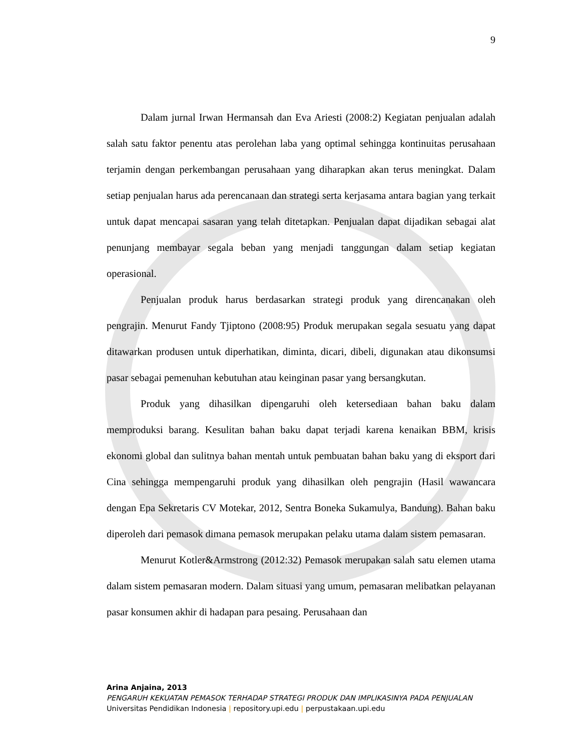9
Dalam jurnal Irwan Hermansah dan Eva Ariesti (2008:2) Kegiatan penjualan adalah salah satu faktor penentu atas perolehan laba yang optimal sehingga kontinuitas perusahaan terjamin dengan perkembangan perusahaan yang diharapkan akan terus meningkat. Dalam setiap penjualan harus ada perencanaan dan strategi serta kerjasama antara bagian yang terkait untuk dapat mencapai sasaran yang telah ditetapkan. Penjualan dapat dijadikan sebagai alat penunjang membayar segala beban yang menjadi tanggungan dalam setiap kegiatan operasional.
Penjualan produk harus berdasarkan strategi produk yang direncanakan oleh pengrajin. Menurut Fandy Tjiptono (2008:95) Produk merupakan segala sesuatu yang dapat ditawarkan produsen untuk diperhatikan, diminta, dicari, dibeli, digunakan atau dikonsumsi pasar sebagai pemenuhan kebutuhan atau keinginan pasar yang bersangkutan.
Produk yang dihasilkan dipengaruhi oleh ketersediaan bahan baku dalam memproduksi barang. Kesulitan bahan baku dapat terjadi karena kenaikan BBM, krisis ekonomi global dan sulitnya bahan mentah untuk pembuatan bahan baku yang di eksport dari Cina sehingga mempengaruhi produk yang dihasilkan oleh pengrajin (Hasil wawancara dengan Epa Sekretaris CV Motekar, 2012, Sentra Boneka Sukamulya, Bandung). Bahan baku diperoleh dari pemasok dimana pemasok merupakan pelaku utama dalam sistem pemasaran.
Menurut Kotler&Armstrong (2012:32) Pemasok merupakan salah satu elemen utama dalam sistem pemasaran modern. Dalam situasi yang umum, pemasaran melibatkan pelayanan pasar konsumen akhir di hadapan para pesaing. Perusahaan dan
Arina Anjaina, 2013
PENGARUH KEKUATAN PEMASOK TERHADAP STRATEGI PRODUK DAN IMPLIKASINYA PADA PENJUALAN
Universitas Pendidikan Indonesia | repository.upi.edu | perpustakaan.upi.edu